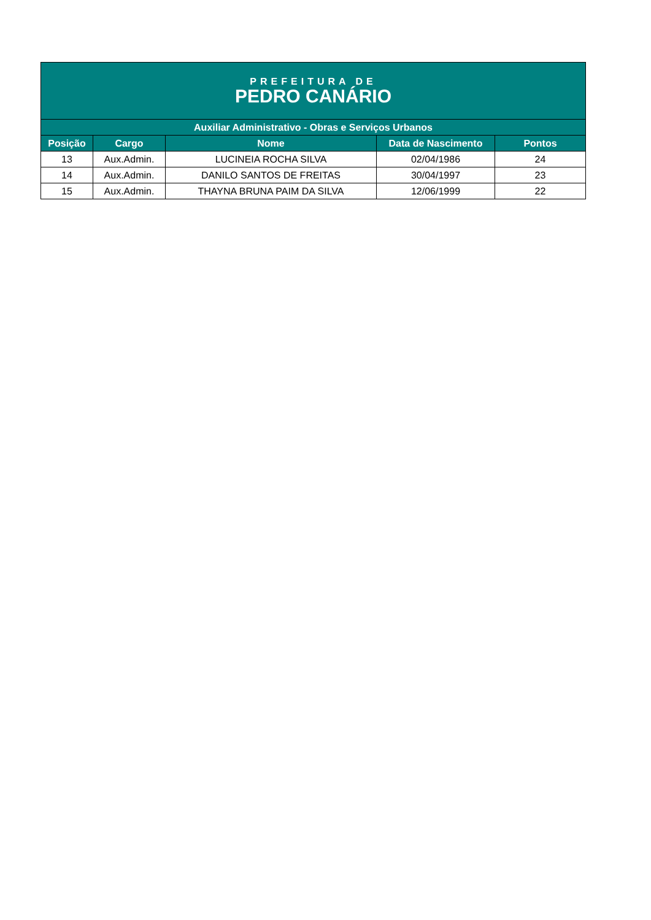| PREFEITURA DE PEDRO CANÁRIO | | | | |
| Auxiliar Administrativo - Obras e Serviços Urbanos | | | | |
| Posição | Cargo | Nome | Data de Nascimento | Pontos |
| 13 | Aux.Admin. | LUCINEIA ROCHA SILVA | 02/04/1986 | 24 |
| 14 | Aux.Admin. | DANILO SANTOS DE FREITAS | 30/04/1997 | 23 |
| 15 | Aux.Admin. | THAYNA BRUNA PAIM DA SILVA | 12/06/1999 | 22 |